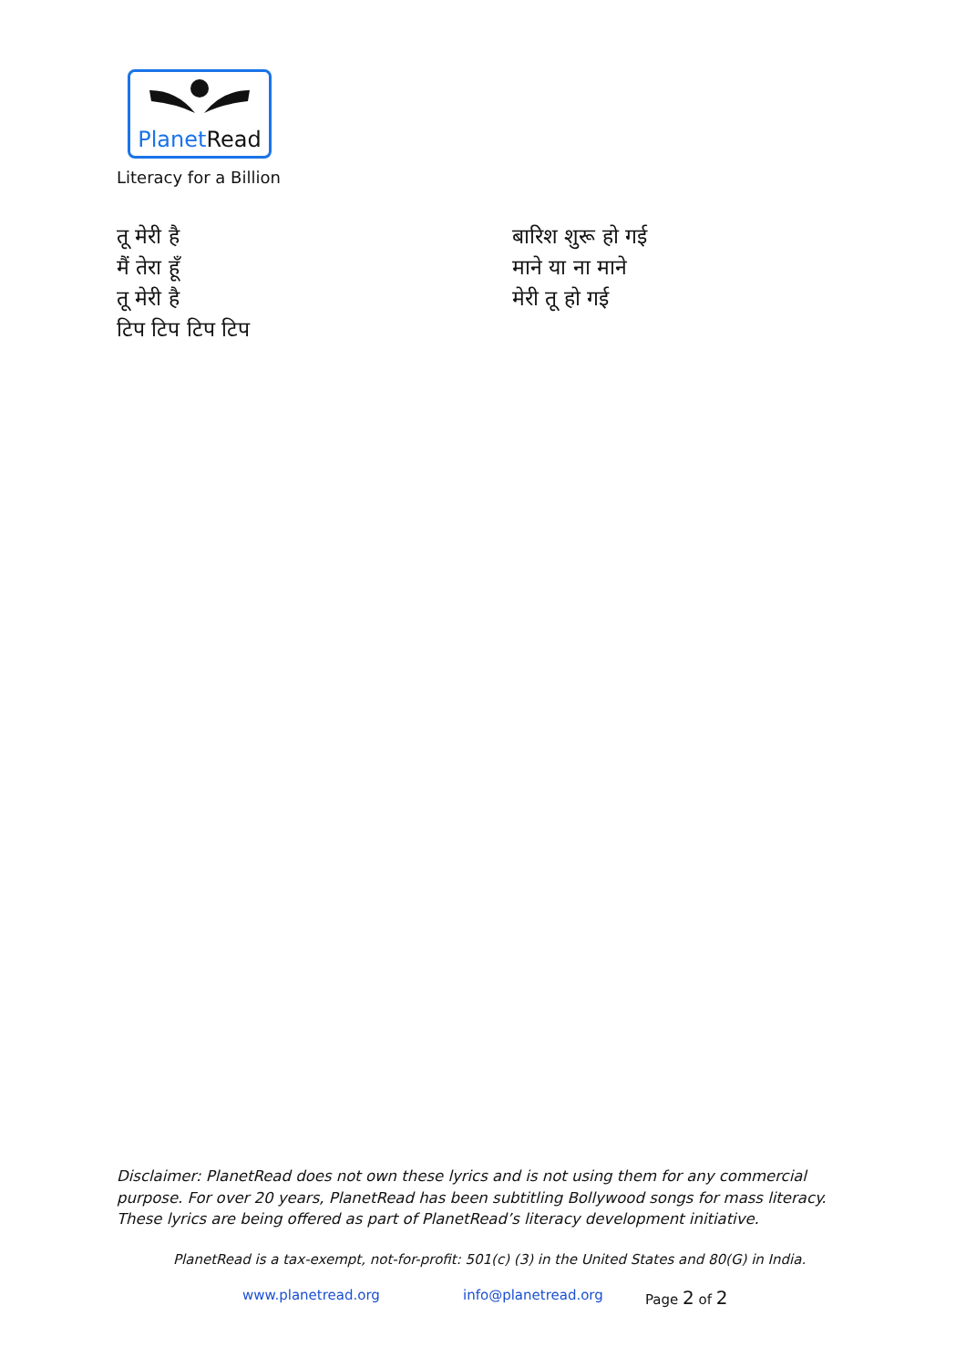Planet Read
Literacy for a Billion
तू मेरी है
मैं तेरा हूँ
तू मेरी है
टिप टिप टिप टिप
बारिश शुरू हो गई
माने या ना माने
मेरी तू हो गई
Disclaimer: PlanetRead does not own these lyrics and is not using them for any commercial purpose. For over 20 years, PlanetRead has been subtitling Bollywood songs for mass literacy. These lyrics are being offered as part of PlanetRead’s literacy development initiative.
PlanetRead is a tax-exempt, not-for-profit: 501(c) (3) in the United States and 80(G) in India.
www.planetread.org info@planetread.org Page 2 of 2